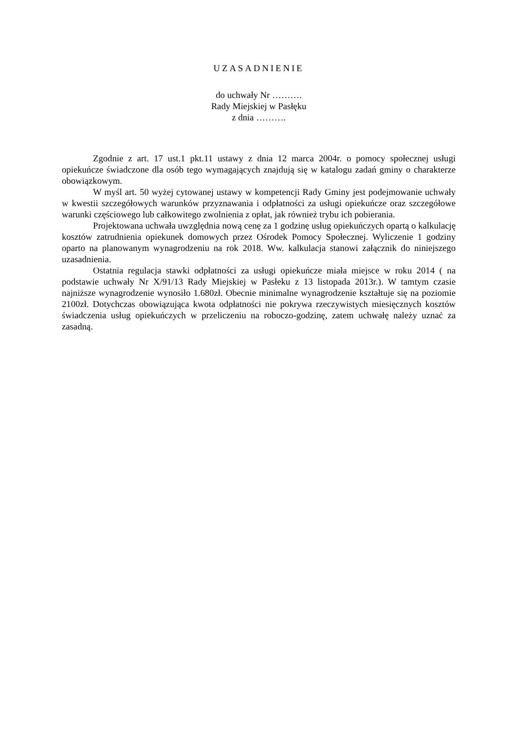UZASADNIENIE
do uchwały Nr ……….
Rady Miejskiej w Pasłęku
z dnia ……….
Zgodnie z art. 17 ust.1 pkt.11 ustawy z dnia 12 marca 2004r. o pomocy społecznej usługi opiekuńcze świadczone dla osób tego wymagających znajdują się w katalogu zadań gminy o charakterze obowiązkowym.
W myśl art. 50 wyżej cytowanej ustawy w kompetencji Rady Gminy jest podejmowanie uchwały w kwestii szczegółowych warunków przyznawania i odpłatności za usługi opiekuńcze oraz szczegółowe warunki częściowego lub całkowitego zwolnienia z opłat, jak również trybu ich pobierania.
Projektowana uchwała uwzględnia nową cenę za 1 godzinę usług opiekuńczych opartą o kalkulację kosztów zatrudnienia opiekunek domowych przez Ośrodek Pomocy Społecznej. Wyliczenie 1 godziny oparto na planowanym wynagrodzeniu na rok 2018. Ww. kalkulacja stanowi załącznik do niniejszego uzasadnienia.
Ostatnia regulacja stawki odpłatności za usługi opiekuńcze miała miejsce w roku 2014 ( na podstawie uchwały Nr X/91/13 Rady Miejskiej w Pasłeku z 13 listopada 2013r.). W tamtym czasie najniższe wynagrodzenie wynosiło 1.680zł. Obecnie minimalne wynagrodzenie kształtuje się na poziomie 2100zł. Dotychczas obowiązująca kwota odpłatności nie pokrywa rzeczywistych miesięcznych kosztów świadczenia usług opiekuńczych w przeliczeniu na roboczo-godzinę, zatem uchwałę należy uznać za zasadną.